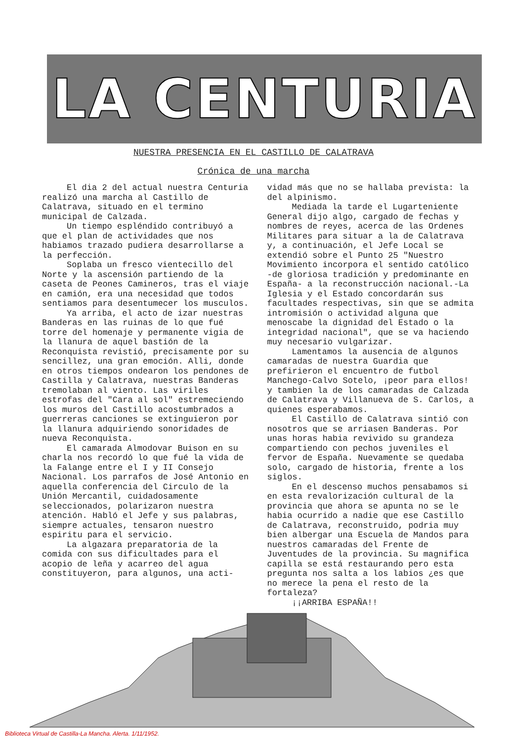LA CENTURIA
NUESTRA PRESENCIA EN EL CASTILLO DE CALATRAVA
Crónica de una marcha
El dia 2 del actual nuestra Centuria realizó una marcha al Castillo de Calatrava, situado en el termino municipal de Calzada.
Un tiempo espléndido contribuyó a que el plan de actividades que nos habiamos trazado pudiera desarrollarse a la perfección.
Soplaba un fresco vientecillo del Norte y la ascensión partiendo de la caseta de Peones Camineros, tras el viaje en camión, era una necesidad que todos sentiamos para desentumecer los musculos.
Ya arriba, el acto de izar nuestras Banderas en las ruinas de lo que fué torre del homenaje y permanente vigia de la llanura de aquel bastión de la Reconquista revistió, precisamente por su sencillez, una gran emoción. Alli, donde en otros tiempos ondearon los pendones de Castilla y Calatrava, nuestras Banderas tremolaban al viento. Las viriles estrofas del "Cara al sol" estremeciendo los muros del Castillo acostumbrados a guerreras canciones se extinguieron por la llanura adquiriendo sonoridades de nueva Reconquista.
El camarada Almodovar Buison en su charla nos recordó lo que fué la vida de la Falange entre el I y II Consejo Nacional. Los parrafos de José Antonio en aquella conferencia del Circulo de la Unión Mercantil, cuidadosamente seleccionados, polarizaron nuestra atención. Habló el Jefe y sus palabras, siempre actuales, tensaron nuestro espiritu para el servicio.
La algazara preparatoria de la comida con sus dificultades para el acopio de leña y acarreo del agua constituyeron, para algunos, una acti-
vidad más que no se hallaba prevista: la del alpinismo.
Mediada la tarde el Lugarteniente General dijo algo, cargado de fechas y nombres de reyes, acerca de las Ordenes Militares para situar a la de Calatrava y, a continuación, el Jefe Local se extendió sobre el Punto 25 "Nuestro Movimiento incorpora el sentido católico -de gloriosa tradición y predominante en España- a la reconstrucción nacional.-La Iglesia y el Estado concordarán sus facultades respectivas, sin que se admita intromisión o actividad alguna que menoscabe la dignidad del Estado o la integridad nacional", que se va haciendo muy necesario vulgarizar.
Lamentamos la ausencia de algunos camaradas de nuestra Guardia que prefirieron el encuentro de futbol Manchego-Calvo Sotelo, ¡peor para ellos! y tambien la de los camaradas de Calzada de Calatrava y Villanueva de S. Carlos, a quienes esperabamos.
El Castillo de Calatrava sintió con nosotros que se arriasen Banderas. Por unas horas habia revivido su grandeza compartiendo con pechos juveniles el fervor de España. Nuevamente se quedaba solo, cargado de historia, frente a los siglos.
En el descenso muchos pensabamos si en esta revalorización cultural de la provincia que ahora se apunta no se le habia ocurrido a nadie que ese Castillo de Calatrava, reconstruido, podria muy bien albergar una Escuela de Mandos para nuestros camaradas del Frente de Juventudes de la provincia. Su magnifica capilla se está restaurando pero esta pregunta nos salta a los labios ¿es que no merece la pena el resto de la fortaleza?
¡¡ARRIBA ESPAÑA!!
Biblioteca Virtual de Castilla-La Mancha. Alerta. 1/11/1952.